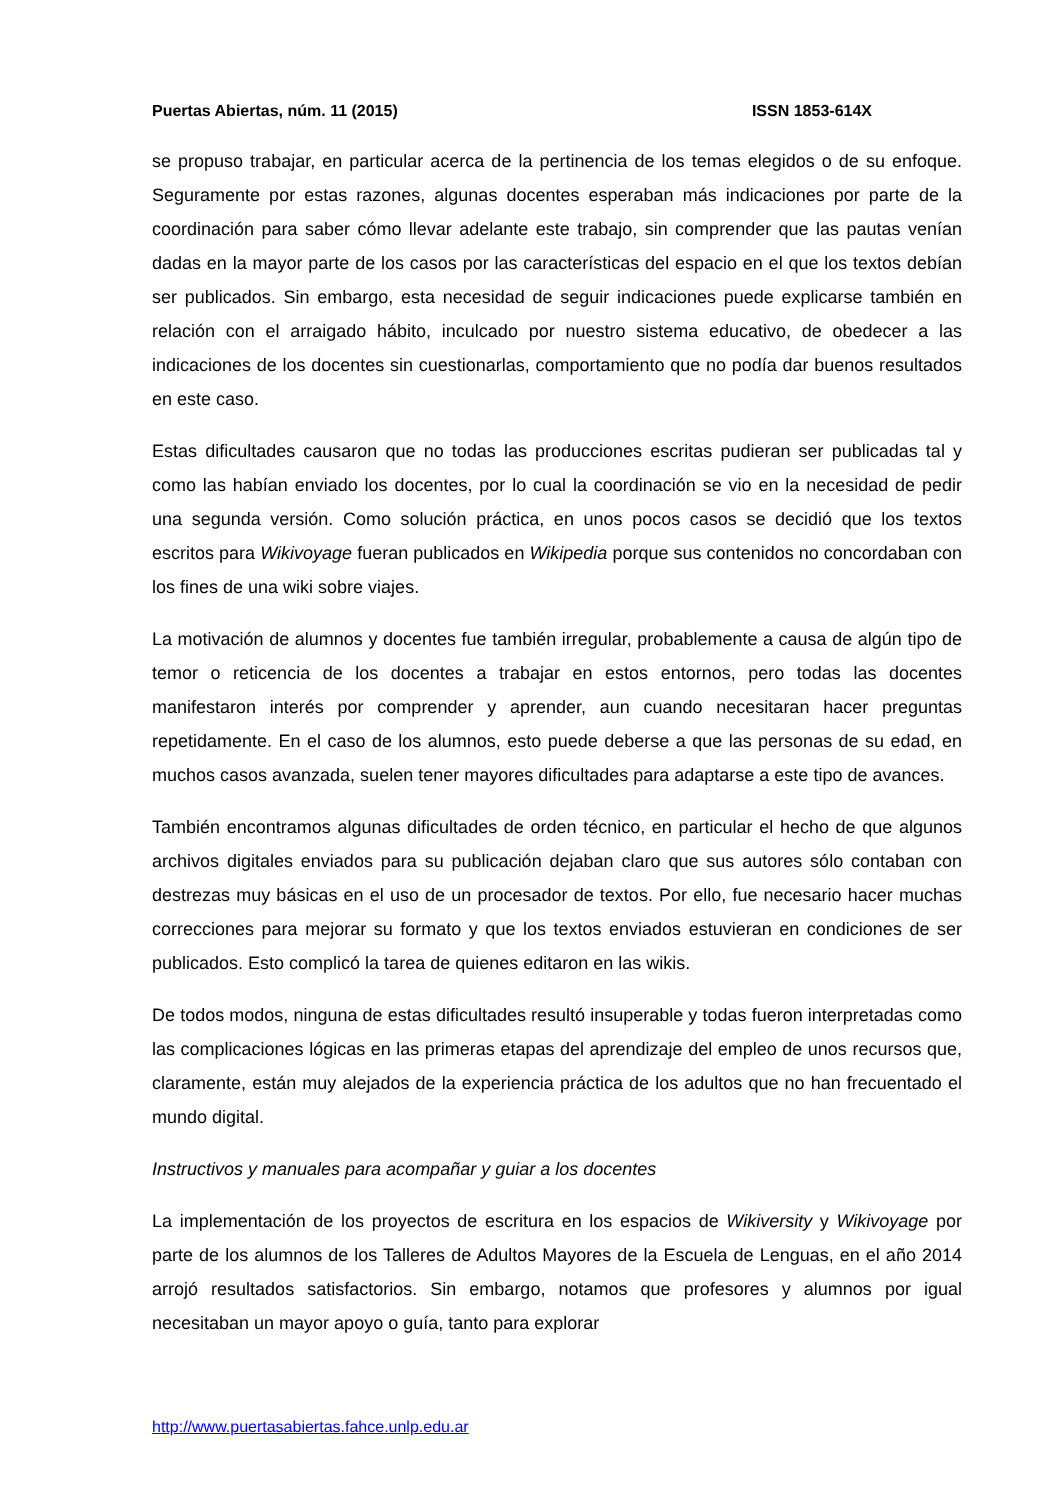Puertas Abiertas, núm. 11 (2015) ISSN 1853-614X
se propuso trabajar, en particular acerca de la pertinencia de los temas elegidos o de su enfoque. Seguramente por estas razones, algunas docentes esperaban más indicaciones por parte de la coordinación para saber cómo llevar adelante este trabajo, sin comprender que las pautas venían dadas en la mayor parte de los casos por las características del espacio en el que los textos debían ser publicados. Sin embargo, esta necesidad de seguir indicaciones puede explicarse también en relación con el arraigado hábito, inculcado por nuestro sistema educativo, de obedecer a las indicaciones de los docentes sin cuestionarlas, comportamiento que no podía dar buenos resultados en este caso.
Estas dificultades causaron que no todas las producciones escritas pudieran ser publicadas tal y como las habían enviado los docentes, por lo cual la coordinación se vio en la necesidad de pedir una segunda versión. Como solución práctica, en unos pocos casos se decidió que los textos escritos para Wikivoyage fueran publicados en Wikipedia porque sus contenidos no concordaban con los fines de una wiki sobre viajes.
La motivación de alumnos y docentes fue también irregular, probablemente a causa de algún tipo de temor o reticencia de los docentes a trabajar en estos entornos, pero todas las docentes manifestaron interés por comprender y aprender, aun cuando necesitaran hacer preguntas repetidamente. En el caso de los alumnos, esto puede deberse a que las personas de su edad, en muchos casos avanzada, suelen tener mayores dificultades para adaptarse a este tipo de avances.
También encontramos algunas dificultades de orden técnico, en particular el hecho de que algunos archivos digitales enviados para su publicación dejaban claro que sus autores sólo contaban con destrezas muy básicas en el uso de un procesador de textos. Por ello, fue necesario hacer muchas correcciones para mejorar su formato y que los textos enviados estuvieran en condiciones de ser publicados. Esto complicó la tarea de quienes editaron en las wikis.
De todos modos, ninguna de estas dificultades resultó insuperable y todas fueron interpretadas como las complicaciones lógicas en las primeras etapas del aprendizaje del empleo de unos recursos que, claramente, están muy alejados de la experiencia práctica de los adultos que no han frecuentado el mundo digital.
Instructivos y manuales para acompañar y guiar a los docentes
La implementación de los proyectos de escritura en los espacios de Wikiversity y Wikivoyage por parte de los alumnos de los Talleres de Adultos Mayores de la Escuela de Lenguas, en el año 2014 arrojó resultados satisfactorios. Sin embargo, notamos que profesores y alumnos por igual necesitaban un mayor apoyo o guía, tanto para explorar
http://www.puertasabiertas.fahce.unlp.edu.ar